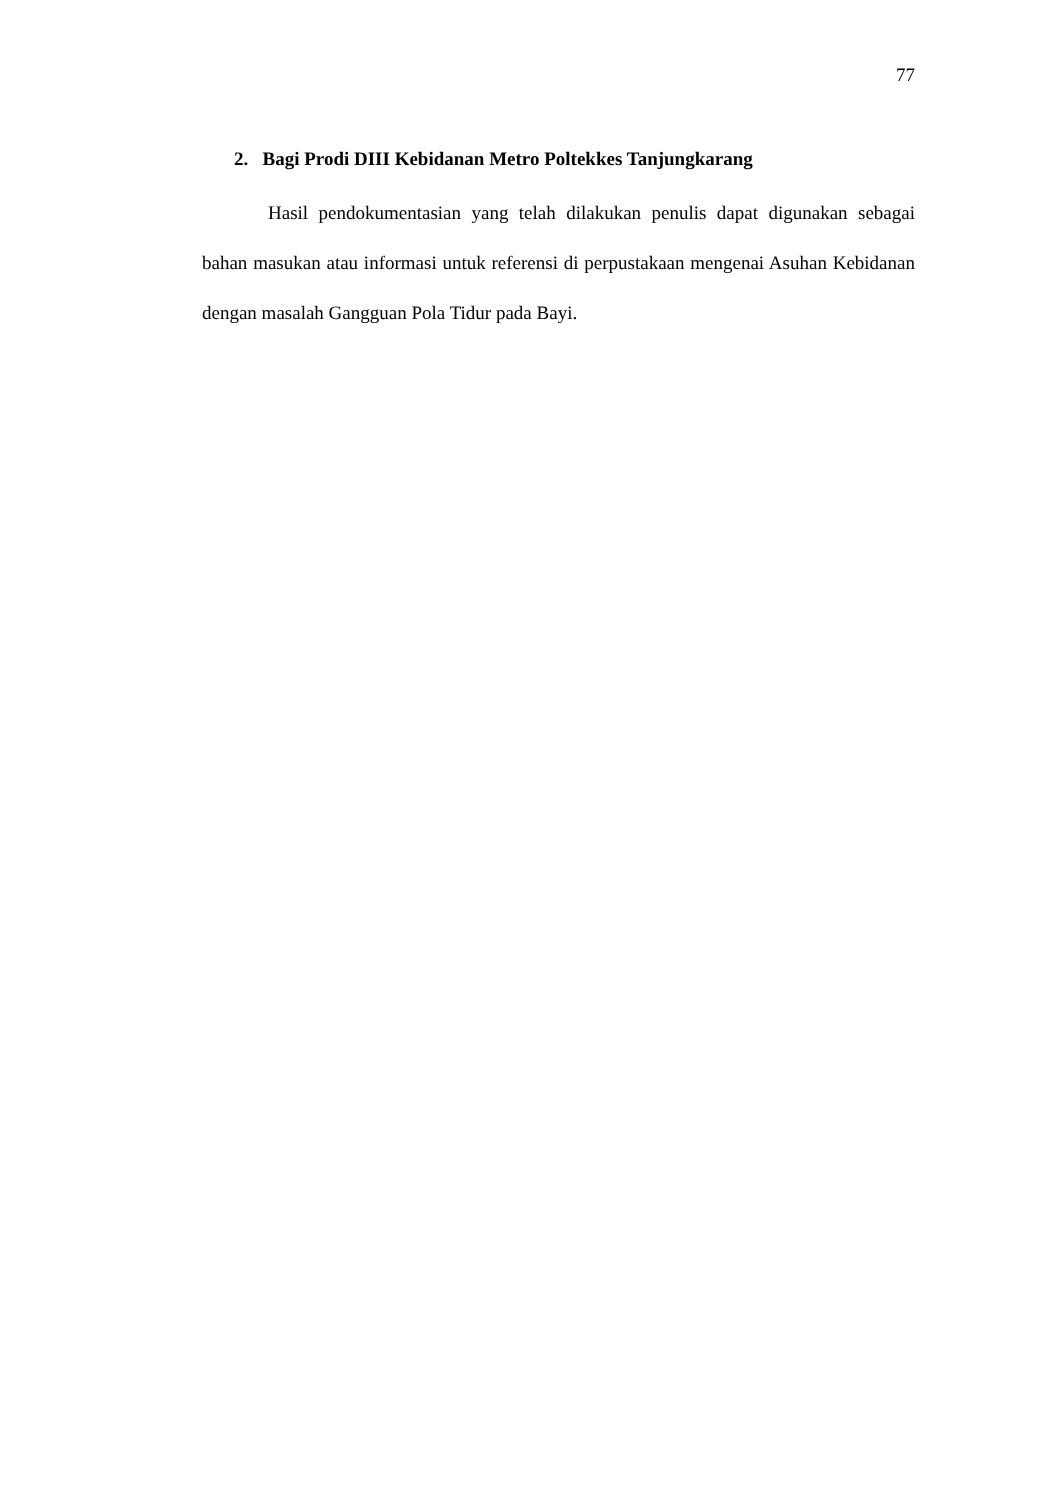77
2. Bagi Prodi DIII Kebidanan Metro Poltekkes Tanjungkarang
Hasil pendokumentasian yang telah dilakukan penulis dapat digunakan sebagai bahan masukan atau informasi untuk referensi di perpustakaan mengenai Asuhan Kebidanan dengan masalah Gangguan Pola Tidur pada Bayi.